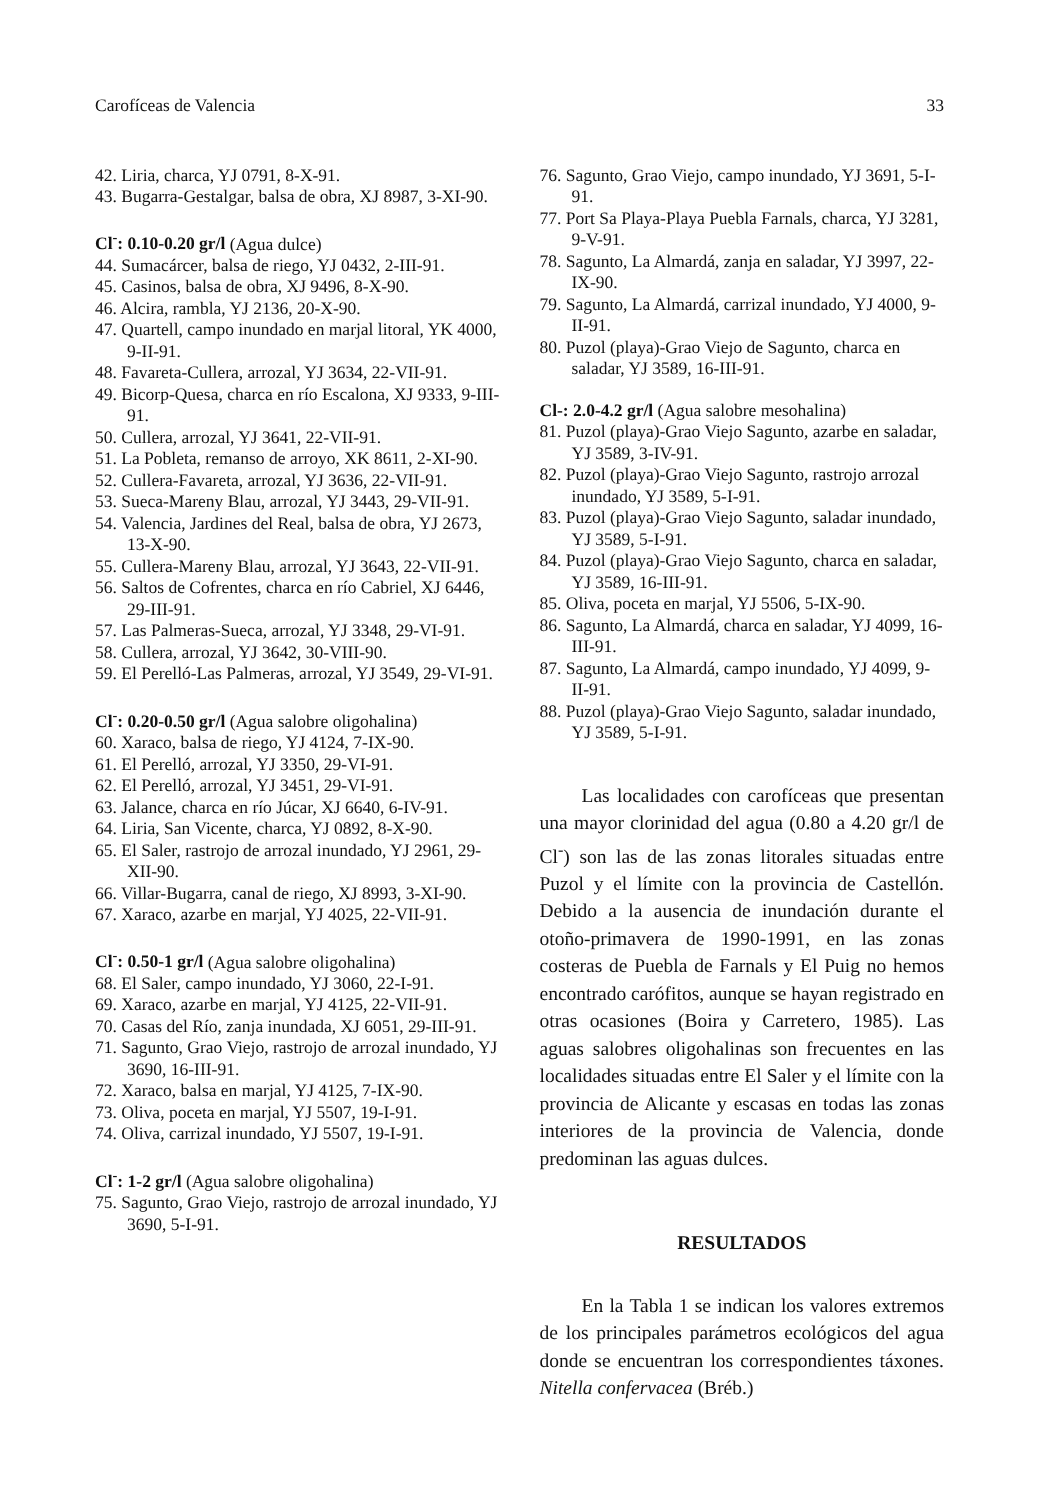Carofíceas de Valencia 33
42. Liria, charca, YJ 0791, 8-X-91.
43. Bugarra-Gestalgar, balsa de obra, XJ 8987, 3-XI-90.
Cl<sup>-</sup>: 0.10-0.20 gr/l (Agua dulce)
44. Sumacárcer, balsa de riego, YJ 0432, 2-III-91.
45. Casinos, balsa de obra, XJ 9496, 8-X-90.
46. Alcira, rambla, YJ 2136, 20-X-90.
47. Quartell, campo inundado en marjal litoral, YK 4000, 9-II-91.
48. Favareta-Cullera, arrozal, YJ 3634, 22-VII-91.
49. Bicorp-Quesa, charca en río Escalona, XJ 9333, 9-III-91.
50. Cullera, arrozal, YJ 3641, 22-VII-91.
51. La Pobleta, remanso de arroyo, XK 8611, 2-XI-90.
52. Cullera-Favareta, arrozal, YJ 3636, 22-VII-91.
53. Sueca-Mareny Blau, arrozal, YJ 3443, 29-VII-91.
54. Valencia, Jardines del Real, balsa de obra, YJ 2673, 13-X-90.
55. Cullera-Mareny Blau, arrozal, YJ 3643, 22-VII-91.
56. Saltos de Cofrentes, charca en río Cabriel, XJ 6446, 29-III-91.
57. Las Palmeras-Sueca, arrozal, YJ 3348, 29-VI-91.
58. Cullera, arrozal, YJ 3642, 30-VIII-90.
59. El Perelló-Las Palmeras, arrozal, YJ 3549, 29-VI-91.
Cl<sup>-</sup>: 0.20-0.50 gr/l (Agua salobre oligohalina)
60. Xaraco, balsa de riego, YJ 4124, 7-IX-90.
61. El Perelló, arrozal, YJ 3350, 29-VI-91.
62. El Perelló, arrozal, YJ 3451, 29-VI-91.
63. Jalance, charca en río Júcar, XJ 6640, 6-IV-91.
64. Liria, San Vicente, charca, YJ 0892, 8-X-90.
65. El Saler, rastrojo de arrozal inundado, YJ 2961, 29-XII-90.
66. Villar-Bugarra, canal de riego, XJ 8993, 3-XI-90.
67. Xaraco, azarbe en marjal, YJ 4025, 22-VII-91.
Cl<sup>-</sup>: 0.50-1 gr/l (Agua salobre oligohalina)
68. El Saler, campo inundado, YJ 3060, 22-I-91.
69. Xaraco, azarbe en marjal, YJ 4125, 22-VII-91.
70. Casas del Río, zanja inundada, XJ 6051, 29-III-91.
71. Sagunto, Grao Viejo, rastrojo de arrozal inundado, YJ 3690, 16-III-91.
72. Xaraco, balsa en marjal, YJ 4125, 7-IX-90.
73. Oliva, poceta en marjal, YJ 5507, 19-I-91.
74. Oliva, carrizal inundado, YJ 5507, 19-I-91.
Cl<sup>-</sup>: 1-2 gr/l (Agua salobre oligohalina)
75. Sagunto, Grao Viejo, rastrojo de arrozal inundado, YJ 3690, 5-I-91.
76. Sagunto, Grao Viejo, campo inundado, YJ 3691, 5-I-91.
77. Port Sa Playa-Playa Puebla Farnals, charca, YJ 3281, 9-V-91.
78. Sagunto, La Almardá, zanja en saladar, YJ 3997, 22-IX-90.
79. Sagunto, La Almardá, carrizal inundado, YJ 4000, 9-II-91.
80. Puzol (playa)-Grao Viejo de Sagunto, charca en saladar, YJ 3589, 16-III-91.
Cl-: 2.0-4.2 gr/l (Agua salobre mesohalina)
81. Puzol (playa)-Grao Viejo Sagunto, azarbe en saladar, YJ 3589, 3-IV-91.
82. Puzol (playa)-Grao Viejo Sagunto, rastrojo arrozal inundado, YJ 3589, 5-I-91.
83. Puzol (playa)-Grao Viejo Sagunto, saladar inundado, YJ 3589, 5-I-91.
84. Puzol (playa)-Grao Viejo Sagunto, charca en saladar, YJ 3589, 16-III-91.
85. Oliva, poceta en marjal, YJ 5506, 5-IX-90.
86. Sagunto, La Almardá, charca en saladar, YJ 4099, 16-III-91.
87. Sagunto, La Almardá, campo inundado, YJ 4099, 9-II-91.
88. Puzol (playa)-Grao Viejo Sagunto, saladar inundado, YJ 3589, 5-I-91.
Las localidades con carofíceas que presentan una mayor clorinidad del agua (0.80 a 4.20 gr/l de Cl<sup>-</sup>) son las de las zonas litorales situadas entre Puzol y el límite con la provincia de Castellón. Debido a la ausencia de inundación durante el otoño-primavera de 1990-1991, en las zonas costeras de Puebla de Farnals y El Puig no hemos encontrado carófitos, aunque se hayan registrado en otras ocasiones (Boira y Carretero, 1985). Las aguas salobres oligohalinas son frecuentes en las localidades situadas entre El Saler y el límite con la provincia de Alicante y escasas en todas las zonas interiores de la provincia de Valencia, donde predominan las aguas dulces.
RESULTADOS
En la Tabla 1 se indican los valores extremos de los principales parámetros ecológicos del agua donde se encuentran los correspondientes táxones. Nitella confervacea (Bréb.)